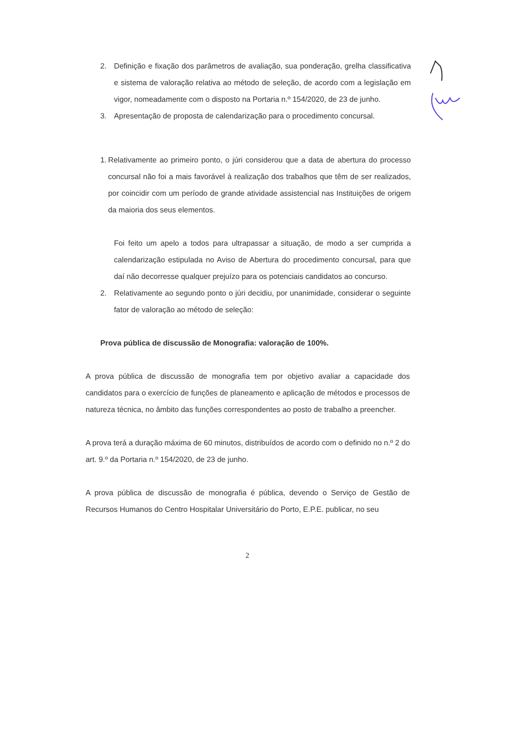2. Definição e fixação dos parâmetros de avaliação, sua ponderação, grelha classificativa e sistema de valoração relativa ao método de seleção, de acordo com a legislação em vigor, nomeadamente com o disposto na Portaria n.º 154/2020, de 23 de junho.
3. Apresentação de proposta de calendarização para o procedimento concursal.
1. Relativamente ao primeiro ponto, o júri considerou que a data de abertura do processo concursal não foi a mais favorável à realização dos trabalhos que têm de ser realizados, por coincidir com um período de grande atividade assistencial nas Instituições de origem da maioria dos seus elementos.
Foi feito um apelo a todos para ultrapassar a situação, de modo a ser cumprida a calendarização estipulada no Aviso de Abertura do procedimento concursal, para que daí não decorresse qualquer prejuízo para os potenciais candidatos ao concurso.
2. Relativamente ao segundo ponto o júri decidiu, por unanimidade, considerar o seguinte fator de valoração ao método de seleção:
Prova pública de discussão de Monografia: valoração de 100%.
A prova pública de discussão de monografia tem por objetivo avaliar a capacidade dos candidatos para o exercício de funções de planeamento e aplicação de métodos e processos de natureza técnica, no âmbito das funções correspondentes ao posto de trabalho a preencher.
A prova terá a duração máxima de 60 minutos, distribuídos de acordo com o definido no n.º 2 do art. 9.º da Portaria n.º 154/2020, de 23 de junho.
A prova pública de discussão de monografia é pública, devendo o Serviço de Gestão de Recursos Humanos do Centro Hospitalar Universitário do Porto, E.P.E. publicar, no seu
2